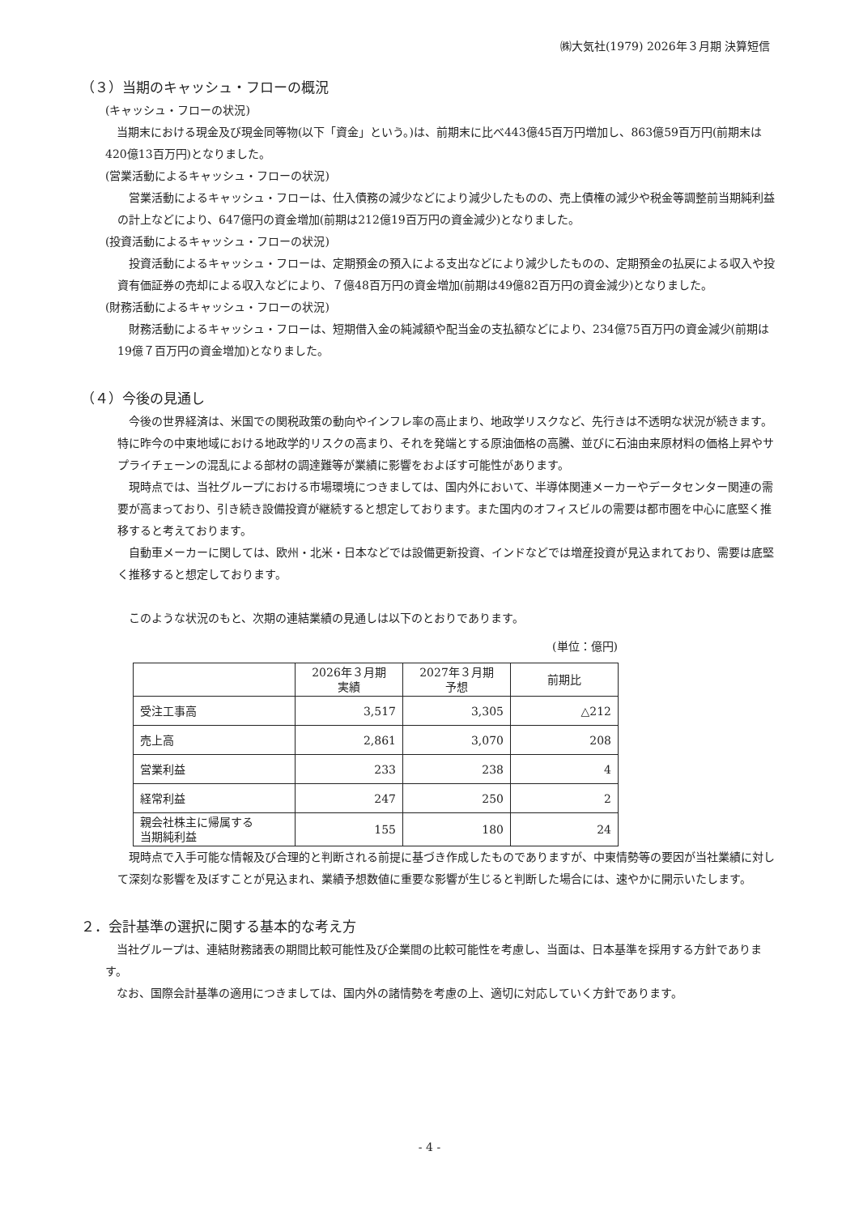㈱大気社(1979) 2026年３月期 決算短信
（３）当期のキャッシュ・フローの概況
(キャッシュ・フローの状況)
当期末における現金及び現金同等物(以下「資金」という。)は、前期末に比べ443億45百万円増加し、863億59百万円(前期末は420億13百万円)となりました。
(営業活動によるキャッシュ・フローの状況)
営業活動によるキャッシュ・フローは、仕入債務の減少などにより減少したものの、売上債権の減少や税金等調整前当期純利益の計上などにより、647億円の資金増加(前期は212億19百万円の資金減少)となりました。
(投資活動によるキャッシュ・フローの状況)
投資活動によるキャッシュ・フローは、定期預金の預入による支出などにより減少したものの、定期預金の払戻による収入や投資有価証券の売却による収入などにより、７億48百万円の資金増加(前期は49億82百万円の資金減少)となりました。
(財務活動によるキャッシュ・フローの状況)
財務活動によるキャッシュ・フローは、短期借入金の純減額や配当金の支払額などにより、234億75百万円の資金減少(前期は19億７百万円の資金増加)となりました。
（４）今後の見通し
今後の世界経済は、米国での関税政策の動向やインフレ率の高止まり、地政学リスクなど、先行きは不透明な状況が続きます。特に昨今の中東地域における地政学的リスクの高まり、それを発端とする原油価格の高騰、並びに石油由来原材料の価格上昇やサプライチェーンの混乱による部材の調達難等が業績に影響をおよぼす可能性があります。
現時点では、当社グループにおける市場環境につきましては、国内外において、半導体関連メーカーやデータセンター関連の需要が高まっており、引き続き設備投資が継続すると想定しております。また国内のオフィスビルの需要は都市圏を中心に底堅く推移すると考えております。
自動車メーカーに関しては、欧州・北米・日本などでは設備更新投資、インドなどでは増産投資が見込まれており、需要は底堅く推移すると想定しております。
このような状況のもと、次期の連結業績の見通しは以下のとおりであります。
(単位：億円)
| | 2026年３月期 実績 | 2027年３月期 予想 | 前期比 |
| --- | --- | --- | --- |
| 受注工事高 | 3,517 | 3,305 | △212 |
| 売上高 | 2,861 | 3,070 | 208 |
| 営業利益 | 233 | 238 | 4 |
| 経常利益 | 247 | 250 | 2 |
| 親会社株主に帰属する 当期純利益 | 155 | 180 | 24 |
現時点で入手可能な情報及び合理的と判断される前提に基づき作成したものでありますが、中東情勢等の要因が当社業績に対して深刻な影響を及ぼすことが見込まれ、業績予想数値に重要な影響が生じると判断した場合には、速やかに開示いたします。
２．会計基準の選択に関する基本的な考え方
当社グループは、連結財務諸表の期間比較可能性及び企業間の比較可能性を考慮し、当面は、日本基準を採用する方針であります。
なお、国際会計基準の適用につきましては、国内外の諸情勢を考慮の上、適切に対応していく方針であります。
- 4 -